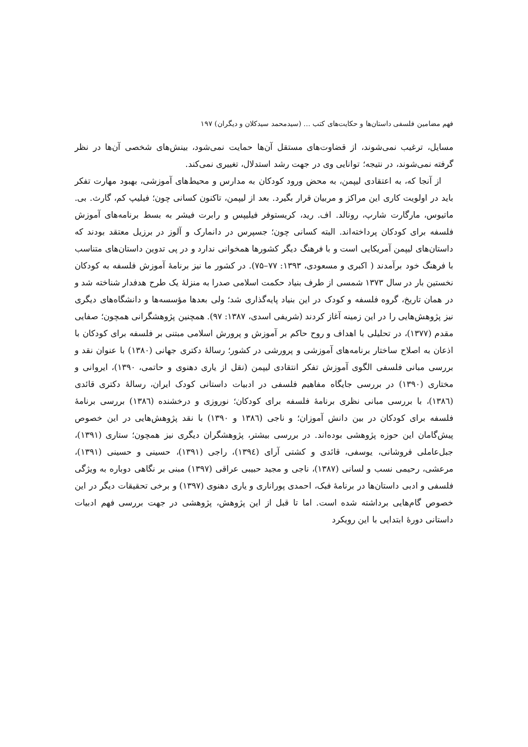فهم مضامین فلسفی داستان‌ها و حکایت‌های کتب … (سیدمحمد سیدکلان و دیگران) ۱۹۷
مسایل، ترغیب نمی‌شوند، از قضاوت‌های مستقل آن‌ها حمایت نمی‌شود، بینش‌های شخصی آن‌ها در نظر گرفته نمی‌شوند، در نتیجه؛ توانایی وی در جهت رشد استدلال، تغییری نمی‌کند.
از آنجا که، به اعتقادی لیپمن، به محض ورود کودکان به مدارس و محیط‌های آموزشی، بهبود مهارت تفکر باید در اولویت کاری این مراکز و مربیان قرار بگیرد. بعد از لیپمن، تاکنون کسانی چون؛ فیلیپ کم، گارث. بی. ماتیوس، مارگارت شارپ، رونالد. اف. رید، کریستوفر فیلیپس و رابرت فیشر به بسط برنامه‌های آموزش فلسفه برای کودکان پرداخته‌اند. البته کسانی چون؛ جسپرس در دانمارک و آلوز در برزیل معتقد بودند که داستان‌های لیپمن آمریکایی است و با فرهنگ دیگر کشورها همخوانی ندارد و در پی تدوین داستان‌های متناسب با فرهنگ خود برآمدند ( اکبری و مسعودی، ۱۳۹۳: ۷۷–۷۵). در کشور ما نیز برنامهٔ آموزش فلسفه به کودکان نخستین بار در سال ۱۳۷۳ شمسی از طرف بنیاد حکمت اسلامی صدرا به منزلهٔ یک طرح هدفدار شناخته شد و در همان تاریخ، گروه فلسفه و کودک در این بنیاد پایه‌گذاری شد؛ ولی بعدها مؤسسه‌ها و دانشگاه‌های دیگری نیز پژوهش‌هایی را در این زمینه آغاز کردند (شریفی اسدی، ۱۳۸۷: ۹۷). همچنین پژوهشگرانی همچون؛ صفایی مقدم (۱۳۷۷)، در تحلیلی با اهداف و روح حاکم بر آموزش و پرورش اسلامی مبتنی بر فلسفه برای کودکان با اذعان به اصلاح ساختار برنامه‌های آموزشی و پرورشی در کشور؛ رسالهٔ دکتری جهانی (۱۳۸۰) با عنوان نقد و بررسی مبانی فلسفی الگوی آموزش تفکر انتقادی لیپمن (نقل از یاری دهنوی و حاتمی، ۱۳۹۰)، ایروانی و مختاری (۱۳۹۰) در بررسی جایگاه مفاهیم فلسفی در ادبیات داستانی کودک ایران، رسالهٔ دکتری قائدی (۱۳۸٦)، با بررسی مبانی نظری برنامهٔ فلسفه برای کودکان؛ نوروزی و درخشنده (۱۳۸٦) بررسی برنامهٔ فلسفه برای کودکان در بین دانش آموزان؛ و ناجی (۱۳۸٦ و ۱۳۹۰) با نقد پژوهش‌هایی در این خصوص پیش‌گامان این حوزه پژوهشی بوده‌اند. در بررسی بیشتر، پژوهشگران دیگری نیز همچون؛ ستاری (۱۳۹۱)، جبل‌عاملی فروشانی، یوسفی، قائدی و کشتی آرای (۱۳۹٤)، راجی (۱۳۹۱)، حسینی و حسینی (۱۳۹۱)، مرعشی، رحیمی نسب و لسانی (۱۳۸۷)، ناجی و مجید حبیبی عراقی (۱۳۹۷) مبنی بر نگاهی دوباره به ویژگی فلسفی و ادبی داستان‌ها در برنامهٔ فبک، احمدی پوراناری و یاری دهنوی (۱۳۹۷) و برخی تحقیقات دیگر در این خصوص گام‌هایی برداشته شده است. اما تا قبل از این پژوهش، پژوهشی در جهت بررسی فهم ادبیات داستانی دورهٔ ابتدایی با این رویکرد